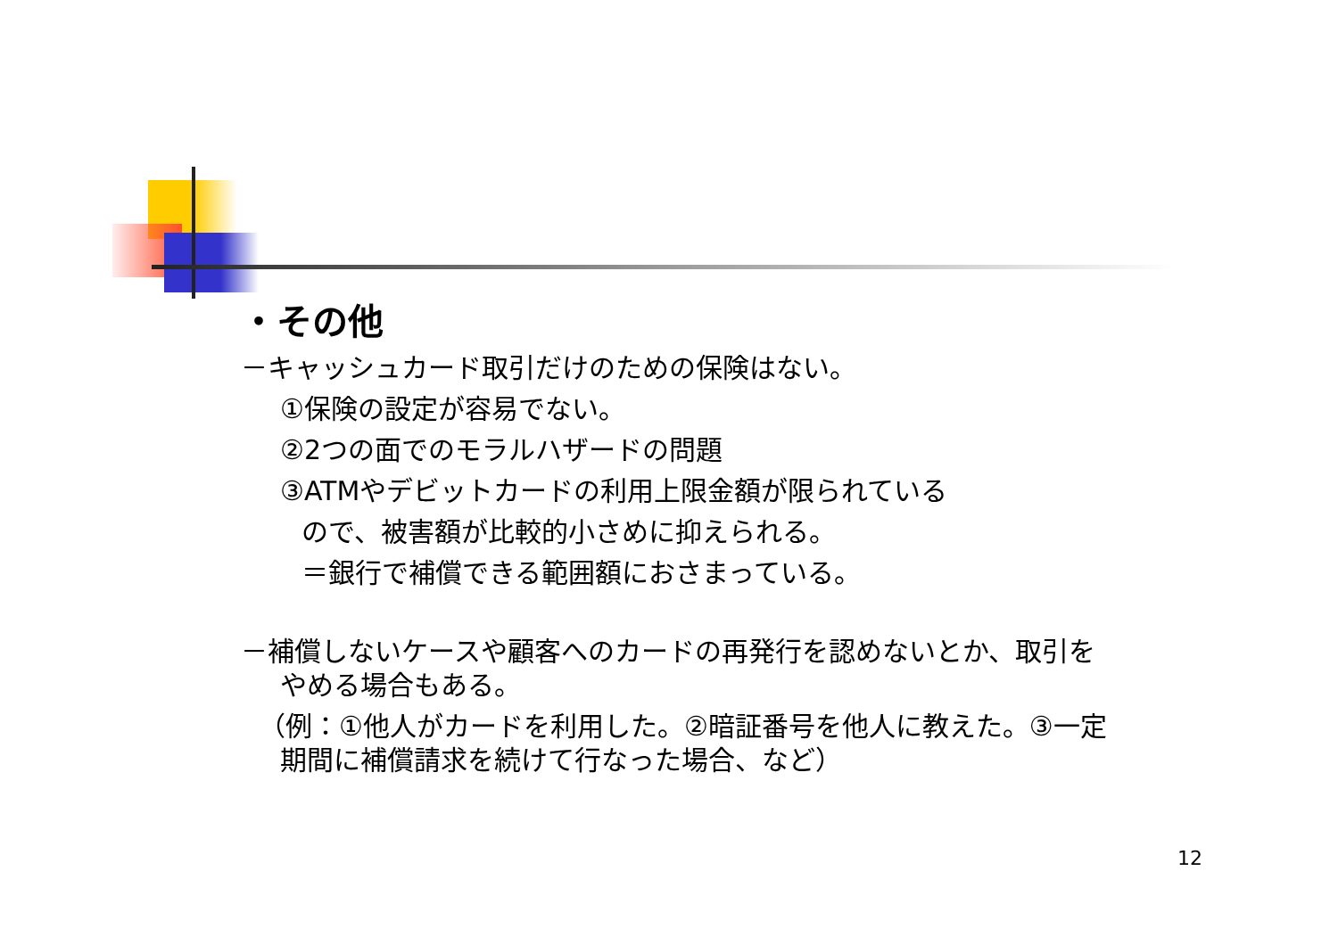・その他
－キャッシュカード取引だけのための保険はない。
①保険の設定が容易でない。
②2つの面でのモラルハザードの問題
③ATMやデビットカードの利用上限金額が限られている
ので、被害額が比較的小さめに抑えられる。
＝銀行で補償できる範囲額におさまっている。
－補償しないケースや顧客へのカードの再発行を認めないとか、取引を
やめる場合もある。
（例：①他人がカードを利用した。②暗証番号を他人に教えた。③一定
期間に補償請求を続けて行なった場合、など）
12